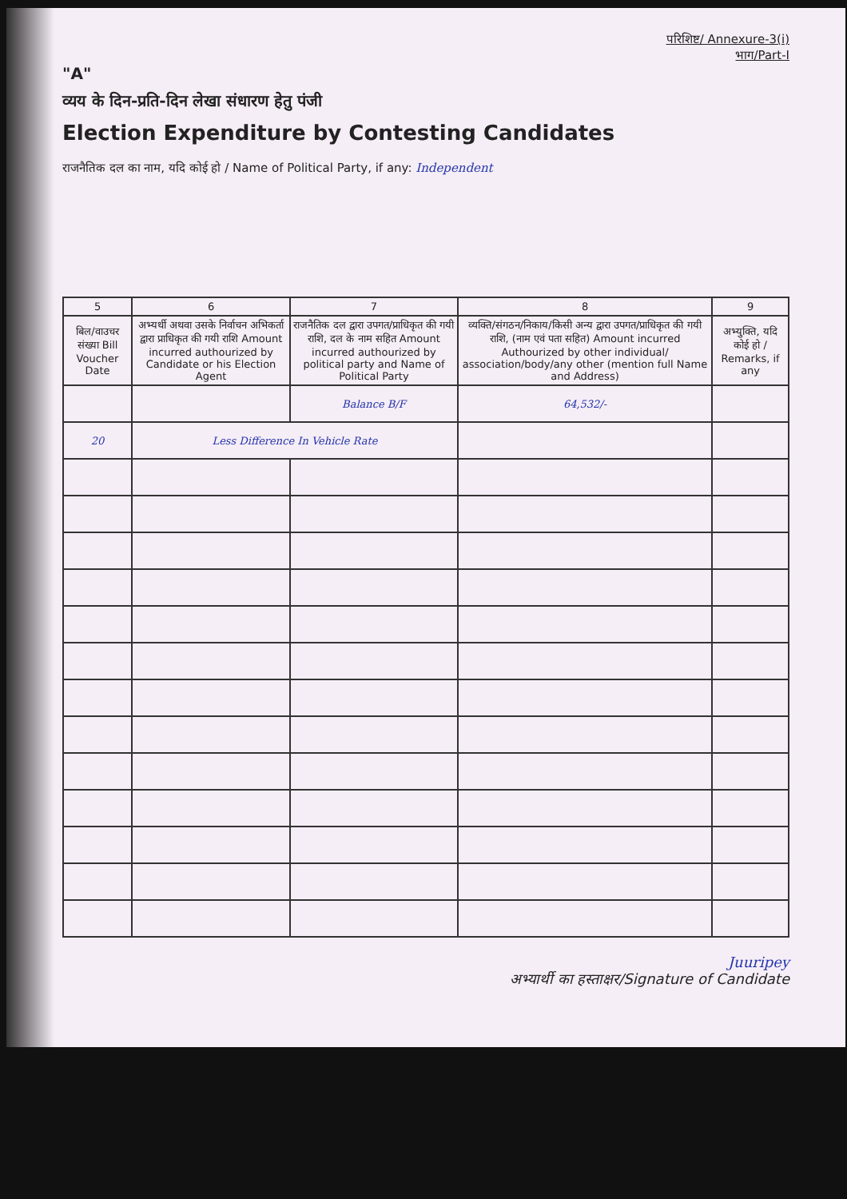परिशिष्ट/ Annexure-3(i)
भाग/Part-I
"A"
व्यय के दिन-प्रति-दिन लेखा संधारण हेतु पंजी
Election Expenditure by Contesting Candidates
राजनैतिक दल का नाम, यदि कोई हो / Name of Political Party, if any: Independent
| 5 | 6 | 7 | 8 | 9 |
| --- | --- | --- | --- | --- |
| बिल/वाउचर संख्या Bill Voucher Date | अभ्यर्थी अथवा उसके निर्वाचन अभिकर्ता द्वारा प्राधिकृत की गयी राशि Amount incurred authourized by Candidate or his Election Agent | राजनैतिक दल द्वारा उपगत/प्राधिकृत की गयी राशि, दल के नाम सहित Amount incurred authourized by political party and Name of Political Party | व्यक्ति/संगठन/निकाय/किसी अन्य द्वारा उपगत/प्राधिकृत की गयी राशि, (नाम एवं पता सहित) Amount incurred Authourized by other individual/ association/body/any other (mention full Name and Address) | अभ्युक्ति, यदि कोई हो / Remarks, if any |
| | | Balance B/F | 64,532/- | |
| 20 | Less Difference In Vehicle Rate | | | |
Juuripey
अभ्यार्थी का हस्ताक्षर/Signature of Candidate